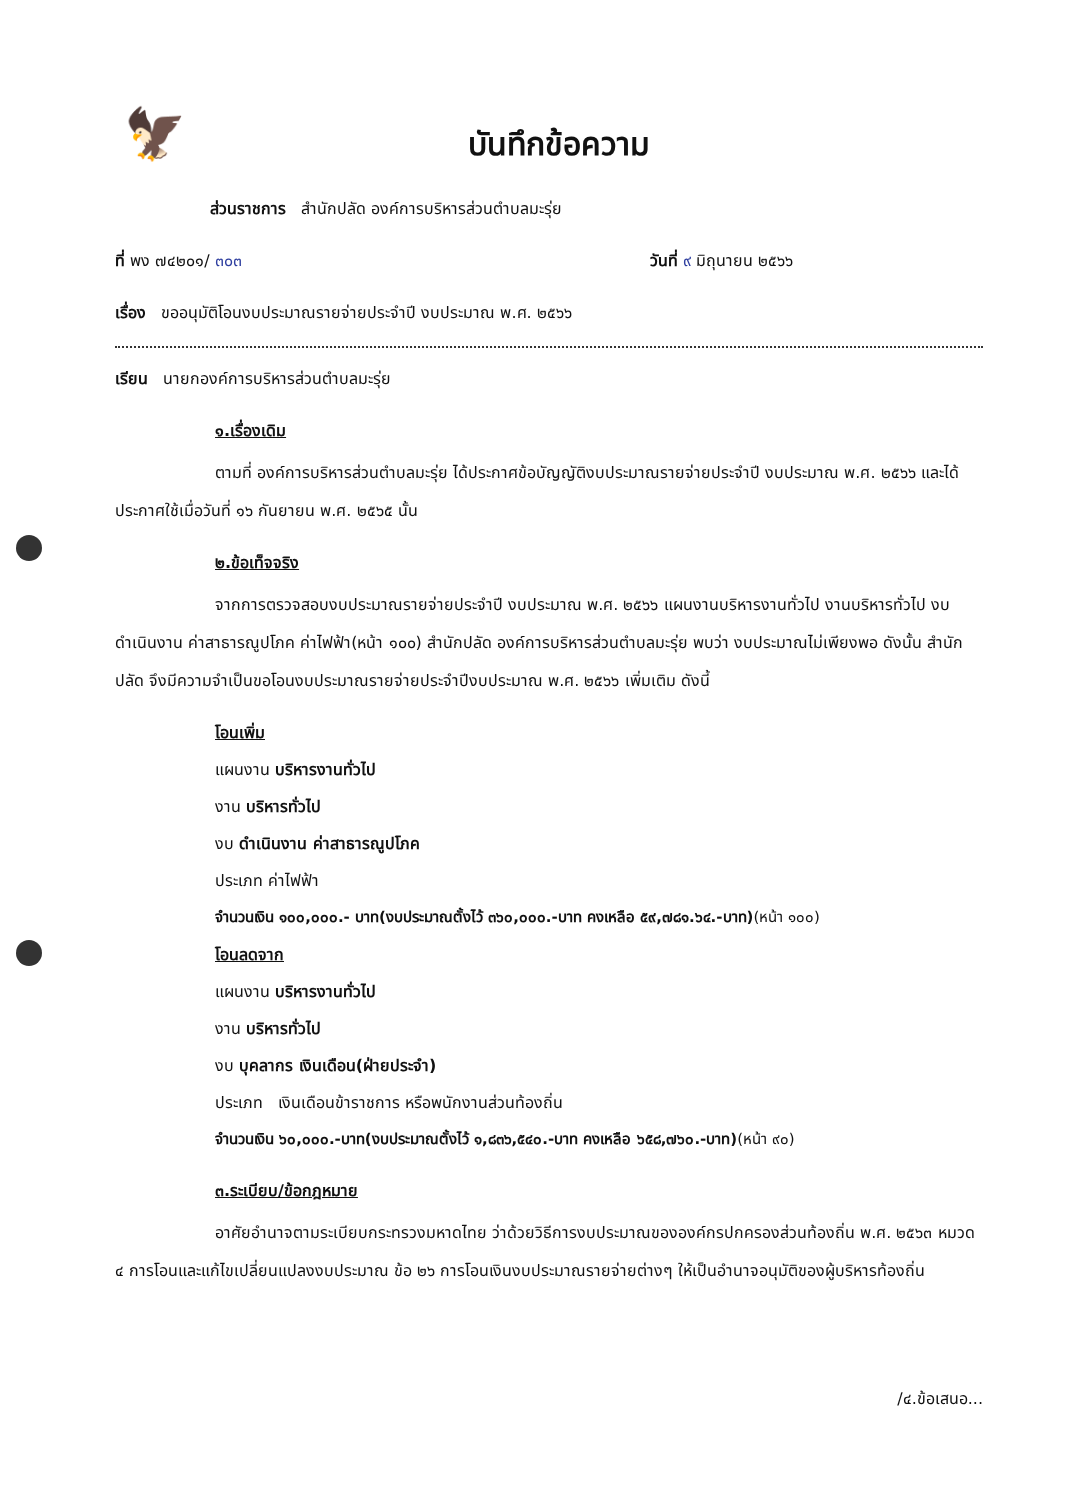🦅
บันทึกข้อความ
ส่วนราชการ สำนักปลัด องค์การบริหารส่วนตำบลมะรุ่ย
ที่ พง ๗๔๒๐๑/ ๓๐๓ วันที่ ๙ มิถุนายน ๒๕๖๖
เรื่อง ขออนุมัติโอนงบประมาณรายจ่ายประจำปี งบประมาณ พ.ศ. ๒๕๖๖
เรียน นายกองค์การบริหารส่วนตำบลมะรุ่ย
๑.เรื่องเดิม
ตามที่ องค์การบริหารส่วนตำบลมะรุ่ย ได้ประกาศข้อบัญญัติงบประมาณรายจ่ายประจำปี งบประมาณ พ.ศ. ๒๕๖๖ และได้ประกาศใช้เมื่อวันที่ ๑๖ กันยายน พ.ศ. ๒๕๖๕ นั้น
๒.ข้อเท็จจริง
จากการตรวจสอบงบประมาณรายจ่ายประจำปี งบประมาณ พ.ศ. ๒๕๖๖ แผนงานบริหารงานทั่วไป งานบริหารทั่วไป งบดำเนินงาน ค่าสาธารณูปโภค ค่าไฟฟ้า(หน้า ๑๐๐) สำนักปลัด องค์การบริหารส่วนตำบลมะรุ่ย พบว่า งบประมาณไม่เพียงพอ ดังนั้น สำนักปลัด จึงมีความจำเป็นขอโอนงบประมาณรายจ่ายประจำปีงบประมาณ พ.ศ. ๒๕๖๖ เพิ่มเติม ดังนี้
โอนเพิ่ม
แผนงาน บริหารงานทั่วไป
งาน บริหารทั่วไป
งบ ดำเนินงาน ค่าสาธารณูปโภค
ประเภท ค่าไฟฟ้า
จำนวนเงิน ๑๐๐,๐๐๐.- บาท(งบประมาณตั้งไว้ ๓๖๐,๐๐๐.-บาท คงเหลือ ๕๙,๗๘๑.๖๔.-บาท)(หน้า ๑๐๐)
โอนลดจาก
แผนงาน บริหารงานทั่วไป
งาน บริหารทั่วไป
งบ บุคลากร เงินเดือน(ฝ่ายประจำ)
ประเภท เงินเดือนข้าราชการ หรือพนักงานส่วนท้องถิ่น
จำนวนเงิน ๖๐,๐๐๐.-บาท(งบประมาณตั้งไว้ ๑,๘๓๖,๕๔๐.-บาท คงเหลือ ๖๕๘,๗๖๐.-บาท)(หน้า ๙๐)
๓.ระเบียบ/ข้อกฎหมาย
อาศัยอำนาจตามระเบียบกระทรวงมหาดไทย ว่าด้วยวิธีการงบประมาณขององค์กรปกครองส่วนท้องถิ่น พ.ศ. ๒๕๖๓ หมวด ๔ การโอนและแก้ไขเปลี่ยนแปลงงบประมาณ ข้อ ๒๖ การโอนเงินงบประมาณรายจ่ายต่างๆ ให้เป็นอำนาจอนุมัติของผู้บริหารท้องถิ่น
/๔.ข้อเสนอ...